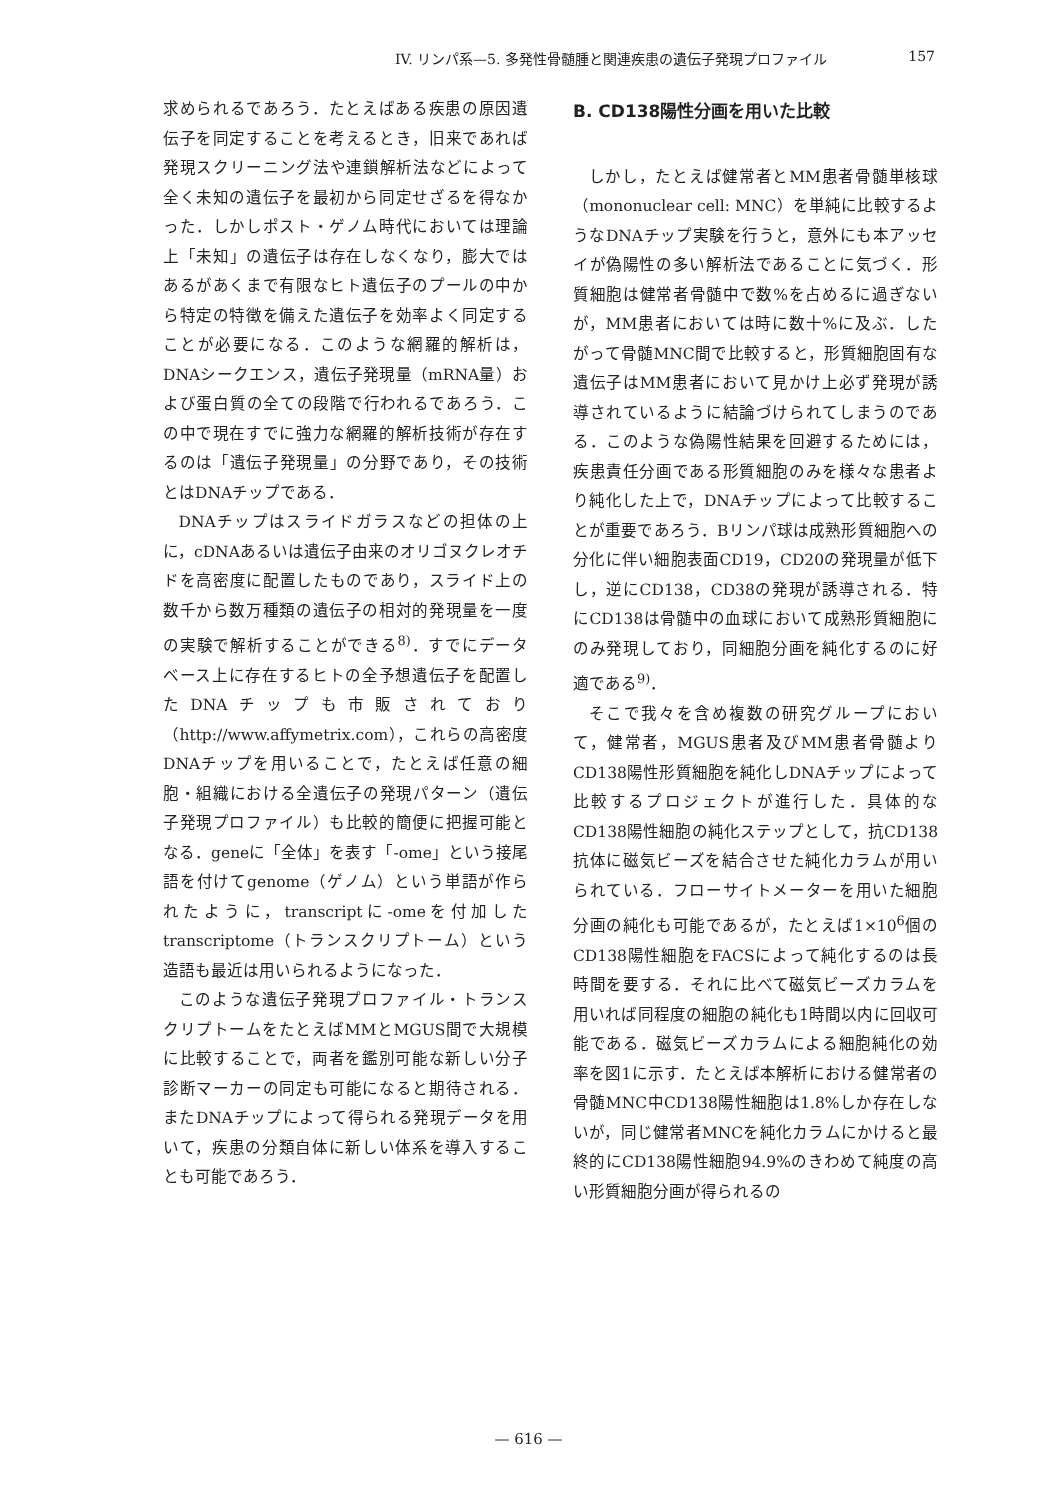IV. リンパ系—5. 多発性骨髄腫と関連疾患の遺伝子発現プロファイル 157
求められるであろう．たとえばある疾患の原因遺伝子を同定することを考えるとき，旧来であれば発現スクリーニング法や連鎖解析法などによって全く未知の遺伝子を最初から同定せざるを得なかった．しかしポスト・ゲノム時代においては理論上「未知」の遺伝子は存在しなくなり，膨大ではあるがあくまで有限なヒト遺伝子のプールの中から特定の特徴を備えた遺伝子を効率よく同定することが必要になる．このような網羅的解析は，DNAシークエンス，遺伝子発現量（mRNA量）および蛋白質の全ての段階で行われるであろう．この中で現在すでに強力な網羅的解析技術が存在するのは「遺伝子発現量」の分野であり，その技術とはDNAチップである．
DNAチップはスライドガラスなどの担体の上に，cDNAあるいは遺伝子由来のオリゴヌクレオチドを高密度に配置したものであり，スライド上の数千から数万種類の遺伝子の相対的発現量を一度の実験で解析することができる<sup>8)</sup>．すでにデータベース上に存在するヒトの全予想遺伝子を配置したDNAチップも市販されており（http://www.affymetrix.com），これらの高密度DNAチップを用いることで，たとえば任意の細胞・組織における全遺伝子の発現パターン（遺伝子発現プロファイル）も比較的簡便に把握可能となる．geneに「全体」を表す「-ome」という接尾語を付けてgenome（ゲノム）という単語が作られたように，transcriptに-omeを付加したtranscriptome（トランスクリプトーム）という造語も最近は用いられるようになった．
このような遺伝子発現プロファイル・トランスクリプトームをたとえばMMとMGUS間で大規模に比較することで，両者を鑑別可能な新しい分子診断マーカーの同定も可能になると期待される．またDNAチップによって得られる発現データを用いて，疾患の分類自体に新しい体系を導入することも可能であろう．
B. CD138陽性分画を用いた比較
しかし，たとえば健常者とMM患者骨髄単核球（mononuclear cell: MNC）を単純に比較するようなDNAチップ実験を行うと，意外にも本アッセイが偽陽性の多い解析法であることに気づく．形質細胞は健常者骨髄中で数%を占めるに過ぎないが，MM患者においては時に数十%に及ぶ．したがって骨髄MNC間で比較すると，形質細胞固有な遺伝子はMM患者において見かけ上必ず発現が誘導されているように結論づけられてしまうのである．このような偽陽性結果を回避するためには，疾患責任分画である形質細胞のみを様々な患者より純化した上で，DNAチップによって比較することが重要であろう．Bリンパ球は成熟形質細胞への分化に伴い細胞表面CD19，CD20の発現量が低下し，逆にCD138，CD38の発現が誘導される．特にCD138は骨髄中の血球において成熟形質細胞にのみ発現しており，同細胞分画を純化するのに好適である<sup>9)</sup>．
そこで我々を含め複数の研究グループにおいて，健常者，MGUS患者及びMM患者骨髄よりCD138陽性形質細胞を純化しDNAチップによって比較するプロジェクトが進行した．具体的なCD138陽性細胞の純化ステップとして，抗CD138抗体に磁気ビーズを結合させた純化カラムが用いられている．フローサイトメーターを用いた細胞分画の純化も可能であるが，たとえば1×10<sup>6</sup>個のCD138陽性細胞をFACSによって純化するのは長時間を要する．それに比べて磁気ビーズカラムを用いれば同程度の細胞の純化も1時間以内に回収可能である．磁気ビーズカラムによる細胞純化の効率を図1に示す．たとえば本解析における健常者の骨髄MNC中CD138陽性細胞は1.8%しか存在しないが，同じ健常者MNCを純化カラムにかけると最終的にCD138陽性細胞94.9%のきわめて純度の高い形質細胞分画が得られるの
— 616 —